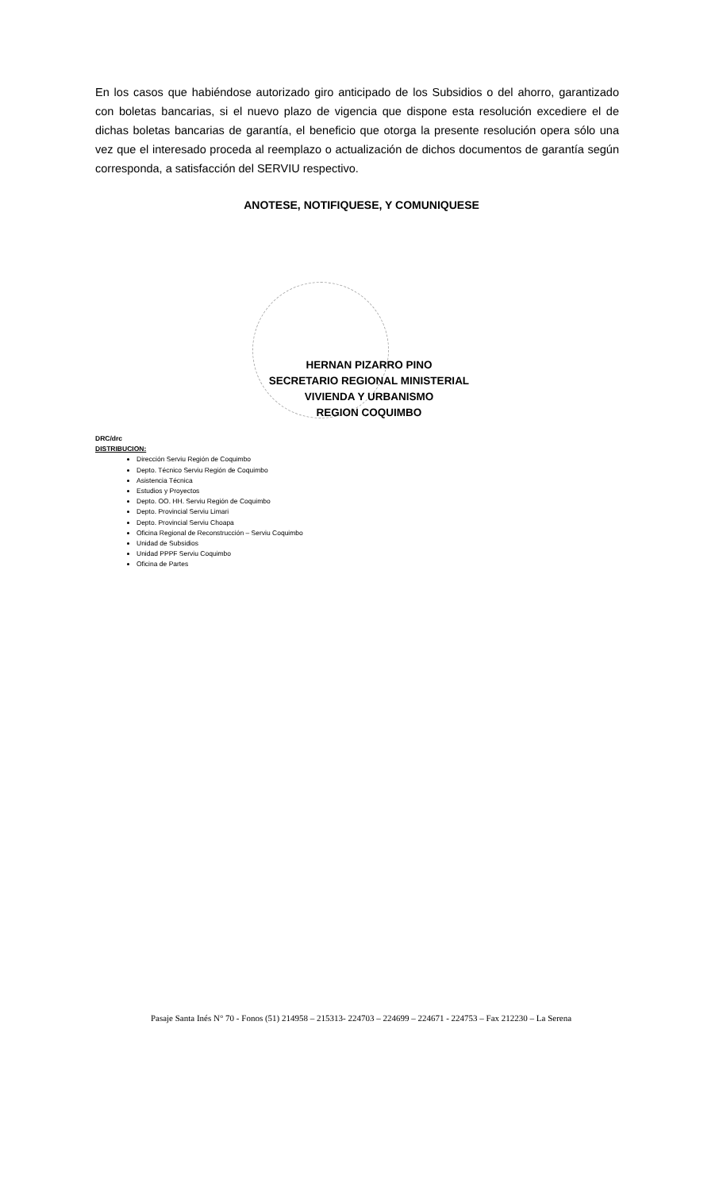En los casos que habiéndose autorizado giro anticipado de los Subsidios o del ahorro, garantizado con boletas bancarias, si el nuevo plazo de vigencia que dispone esta resolución excediere el de dichas boletas bancarias de garantía, el beneficio que otorga la presente resolución opera sólo una vez que el interesado proceda al reemplazo o actualización de dichos documentos de garantía según corresponda, a satisfacción del SERVIU respectivo.
ANOTESE, NOTIFIQUESE, Y COMUNIQUESE
HERNAN PIZARRO PINO
SECRETARIO REGIONAL MINISTERIAL
VIVIENDA Y URBANISMO
REGION COQUIMBO
DRC/drc
DISTRIBUCION:
Dirección Serviu Región de Coquimbo
Depto. Técnico Serviu Región de Coquimbo
Asistencia Técnica
Estudios y Proyectos
Depto. OO. HH. Serviu Región de Coquimbo
Depto. Provincial Serviu Limari
Depto. Provincial Serviu Choapa
Oficina Regional de Reconstrucción – Serviu Coquimbo
Unidad de Subsidios
Unidad PPPF Serviu Coquimbo
Oficina de Partes
Pasaje Santa Inés N° 70 - Fonos (51) 214958 – 215313- 224703 – 224699 – 224671 - 224753 – Fax 212230 – La Serena